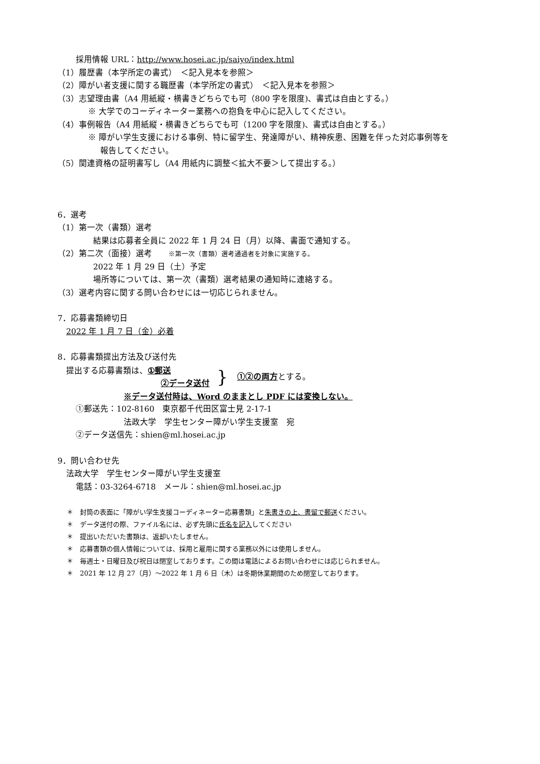採用情報 URL：http://www.hosei.ac.jp/saiyo/index.html
（1）履歴書（本学所定の書式）　＜記入見本を参照＞
（2）障がい者支援に関する職歴書（本学所定の書式）　＜記入見本を参照＞
（3）志望理由書（A4 用紙縦・横書きどちらでも可（800 字を限度)、書式は自由とする。）
※ 大学でのコーディネーター業務への抱負を中心に記入してください。
（4）事例報告（A4 用紙縦・横書きどちらでも可（1200 字を限度)、書式は自由とする。）
※ 障がい学生支援における事例、特に留学生、発達障がい、精神疾患、困難を伴った対応事例等を
報告してください。
（5）関連資格の証明書写し（A4 用紙内に調整＜拡大不要＞して提出する。）
6．選考
（1）第一次（書類）選考
結果は応募者全員に 2022 年 1 月 24 日（月）以降、書面で通知する。
（2）第二次（面接）選考　　※第一次（書類）選考通過者を対象に実施する。
2022 年 1 月 29 日（土）予定
場所等については、第一次（書類）選考結果の通知時に連絡する。
（3）選考内容に関する問い合わせには一切応じられません。
7．応募書類締切日
2022 年 1 月 7 日（金）必着
8．応募書類提出方法及び送付先
提出する応募書類は、①郵送
②データ送付
}
①②の両方とする。
※データ送付時は、Word のままとし PDF には変換しない。
①郵送先：102-8160　東京都千代田区富士見 2-17-1
法政大学　学生センター障がい学生支援室　宛
②データ送信先：shien@ml.hosei.ac.jp
9．問い合わせ先
法政大学　学生センター障がい学生支援室
電話：03-3264-6718　メール：shien@ml.hosei.ac.jp
＊　封筒の表面に「障がい学生支援コーディネーター応募書類」と朱書きの上、書留で郵送ください。
＊　データ送付の際、ファイル名には、必ず先頭に氏名を記入してください
＊　提出いただいた書類は、返却いたしません。
＊　応募書類の個人情報については、採用と雇用に関する業務以外には使用しません。
＊　毎週土・日曜日及び祝日は閉室しております。この間は電話によるお問い合わせには応じられません。
＊　2021 年 12 月 27（月）～2022 年 1 月 6 日（木）は冬期休業期間のため閉室しております。